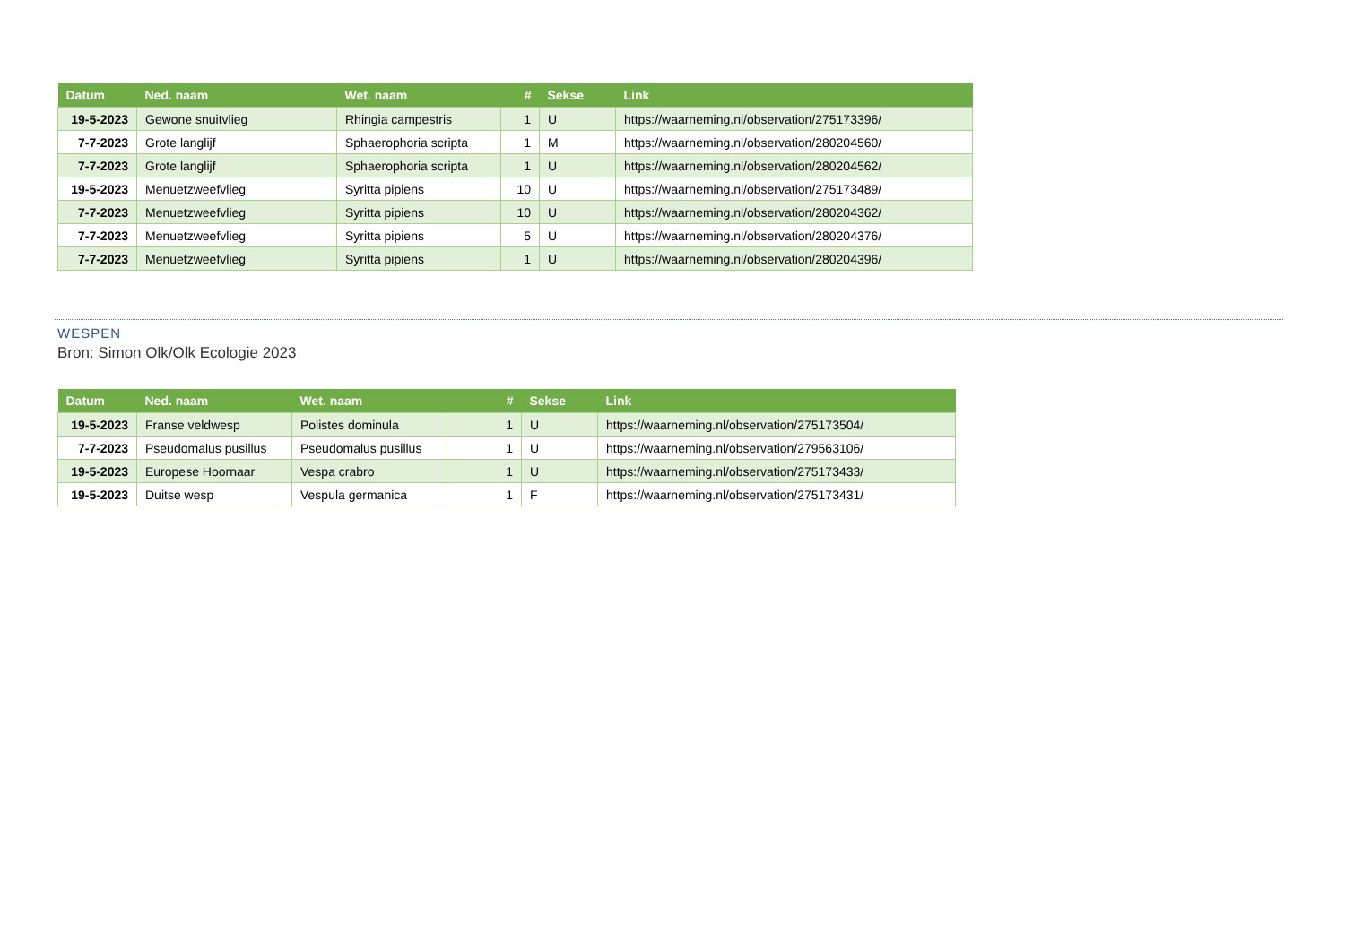| Datum | Ned. naam | Wet. naam | # | Sekse | Link |
| --- | --- | --- | --- | --- | --- |
| 19-5-2023 | Gewone snuitvlieg | Rhingia campestris | 1 | U | https://waarneming.nl/observation/275173396/ |
| 7-7-2023 | Grote langlijf | Sphaerophoria scripta | 1 | M | https://waarneming.nl/observation/280204560/ |
| 7-7-2023 | Grote langlijf | Sphaerophoria scripta | 1 | U | https://waarneming.nl/observation/280204562/ |
| 19-5-2023 | Menuetzweefvlieg | Syritta pipiens | 10 | U | https://waarneming.nl/observation/275173489/ |
| 7-7-2023 | Menuetzweefvlieg | Syritta pipiens | 10 | U | https://waarneming.nl/observation/280204362/ |
| 7-7-2023 | Menuetzweefvlieg | Syritta pipiens | 5 | U | https://waarneming.nl/observation/280204376/ |
| 7-7-2023 | Menuetzweefvlieg | Syritta pipiens | 1 | U | https://waarneming.nl/observation/280204396/ |
WESPEN
Bron: Simon Olk/Olk Ecologie 2023
| Datum | Ned. naam | Wet. naam | # | Sekse | Link |
| --- | --- | --- | --- | --- | --- |
| 19-5-2023 | Franse veldwesp | Polistes dominula | 1 | U | https://waarneming.nl/observation/275173504/ |
| 7-7-2023 | Pseudomalus pusillus | Pseudomalus pusillus | 1 | U | https://waarneming.nl/observation/279563106/ |
| 19-5-2023 | Europese Hoornaar | Vespa crabro | 1 | U | https://waarneming.nl/observation/275173433/ |
| 19-5-2023 | Duitse wesp | Vespula germanica | 1 | F | https://waarneming.nl/observation/275173431/ |